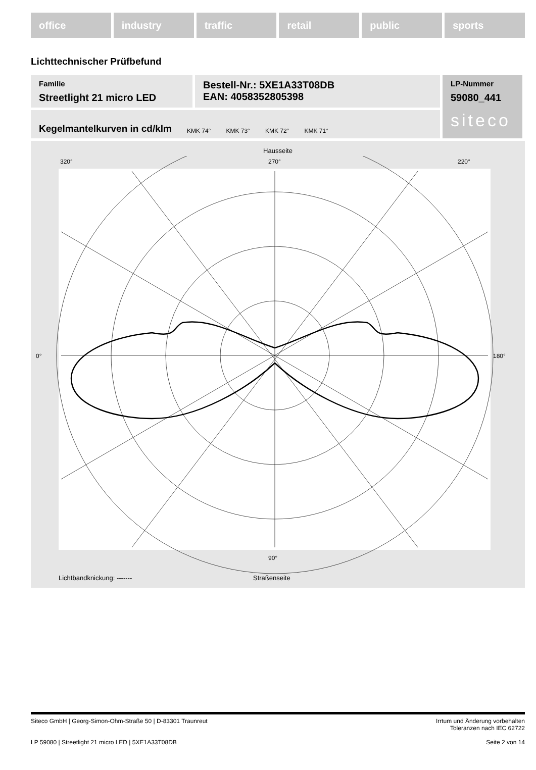office industry traffic retail public sports
Lichttechnischer Prüfbefund
Familie
Streetlight 21 micro LED
Bestell-Nr.: 5XE1A33T08DB
EAN: 4058352805398
LP-Nummer
59080_441
siteco
Kegelmantelkurven in cd/klm KMK 74° KMK 73° KMK 72° KMK 71°
Hausseite
320°
270°
220°
0°
180°
90°
Lichtbandknickung: ------- Straßenseite
Siteco GmbH | Georg-Simon-Ohm-Straße 50 | D-83301 Traunreut Irrtum und Änderung vorbehalten
Toleranzen nach IEC 62722
LP 59080 | Streetlight 21 micro LED | 5XE1A33T08DB Seite 2 von 14